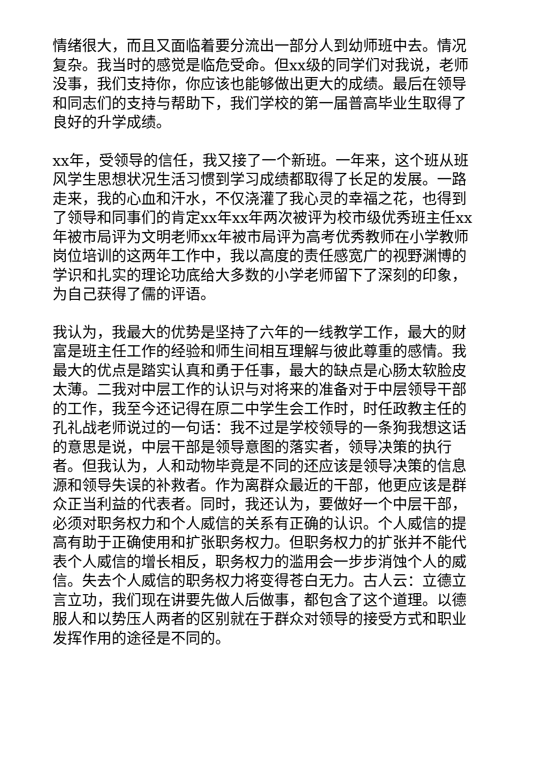情绪很大，而且又面临着要分流出一部分人到幼师班中去。情况复杂。我当时的感觉是临危受命。但xx级的同学们对我说，老师没事，我们支持你，你应该也能够做出更大的成绩。最后在领导和同志们的支持与帮助下，我们学校的第一届普高毕业生取得了良好的升学成绩。
xx年，受领导的信任，我又接了一个新班。一年来，这个班从班风学生思想状况生活习惯到学习成绩都取得了长足的发展。一路走来，我的心血和汗水，不仅浇灌了我心灵的幸福之花，也得到了领导和同事们的肯定xx年xx年两次被评为校市级优秀班主任xx年被市局评为文明老师xx年被市局评为高考优秀教师在小学教师岗位培训的这两年工作中，我以高度的责任感宽广的视野渊博的学识和扎实的理论功底给大多数的小学老师留下了深刻的印象，为自己获得了儒的评语。
我认为，我最大的优势是坚持了六年的一线教学工作，最大的财富是班主任工作的经验和师生间相互理解与彼此尊重的感情。我最大的优点是踏实认真和勇于任事，最大的缺点是心肠太软脸皮太薄。二我对中层工作的认识与对将来的准备对于中层领导干部的工作，我至今还记得在原二中学生会工作时，时任政教主任的孔礼战老师说过的一句话：我不过是学校领导的一条狗我想这话的意思是说，中层干部是领导意图的落实者，领导决策的执行者。但我认为，人和动物毕竟是不同的还应该是领导决策的信息源和领导失误的补救者。作为离群众最近的干部，他更应该是群众正当利益的代表者。同时，我还认为，要做好一个中层干部，必须对职务权力和个人威信的关系有正确的认识。个人威信的提高有助于正确使用和扩张职务权力。但职务权力的扩张并不能代表个人威信的增长相反，职务权力的滥用会一步步消蚀个人的威信。失去个人威信的职务权力将变得苍白无力。古人云：立德立言立功，我们现在讲要先做人后做事，都包含了这个道理。以德服人和以势压人两者的区别就在于群众对领导的接受方式和职业发挥作用的途径是不同的。